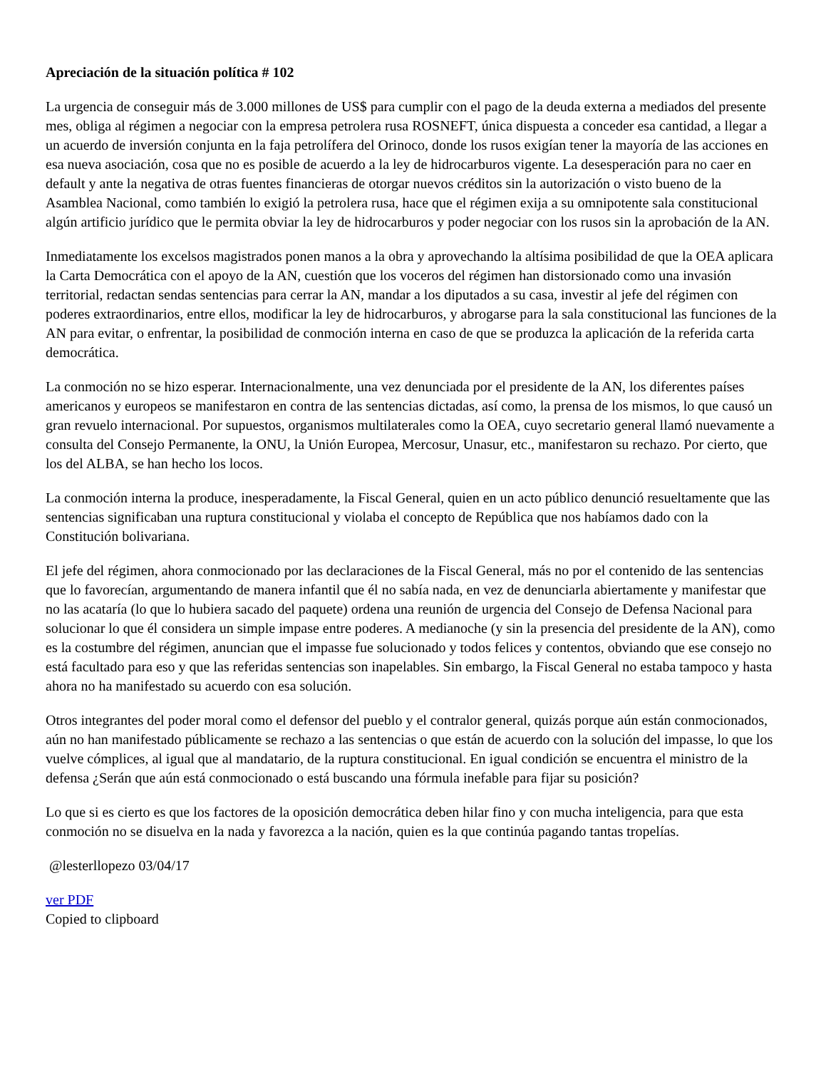Apreciación de la situación política # 102
La urgencia de conseguir más de 3.000 millones de US$ para cumplir con el pago de la deuda externa a mediados del presente mes, obliga al régimen a negociar con la empresa petrolera rusa ROSNEFT, única dispuesta a conceder esa cantidad, a llegar a un acuerdo de inversión conjunta en la faja petrolífera del Orinoco, donde los rusos exigían tener la mayoría de las acciones en esa nueva asociación, cosa que no es posible de acuerdo a la ley de hidrocarburos vigente. La desesperación para no caer en default y ante la negativa de otras fuentes financieras de otorgar nuevos créditos sin la autorización o visto bueno de la Asamblea Nacional, como también lo exigió la petrolera rusa, hace que el régimen exija a su omnipotente sala constitucional algún artificio jurídico que le permita obviar la ley de hidrocarburos y poder negociar con los rusos sin la aprobación de la AN.
Inmediatamente los excelsos magistrados ponen manos a la obra y aprovechando la altísima posibilidad de que la OEA aplicara la Carta Democrática con el apoyo de la AN, cuestión que los voceros del régimen han distorsionado como una invasión territorial, redactan sendas sentencias para cerrar la AN, mandar a los diputados a su casa, investir al jefe del régimen con poderes extraordinarios, entre ellos, modificar la ley de hidrocarburos, y abrogarse para la sala constitucional las funciones de la AN para evitar, o enfrentar, la posibilidad de conmoción interna en caso de que se produzca la aplicación de la referida carta democrática.
La conmoción no se hizo esperar. Internacionalmente, una vez denunciada por el presidente de la AN, los diferentes países americanos y europeos se manifestaron en contra de las sentencias dictadas, así como, la prensa de los mismos, lo que causó un gran revuelo internacional. Por supuestos, organismos multilaterales como la OEA, cuyo secretario general llamó nuevamente a consulta del Consejo Permanente, la ONU, la Unión Europea, Mercosur, Unasur, etc., manifestaron su rechazo. Por cierto, que los del ALBA, se han hecho los locos.
La conmoción interna la produce, inesperadamente, la Fiscal General, quien en un acto público denunció resueltamente que las sentencias significaban una ruptura constitucional y violaba el concepto de República que nos habíamos dado con la Constitución bolivariana.
El jefe del régimen, ahora conmocionado por las declaraciones de la Fiscal General, más no por el contenido de las sentencias que lo favorecían, argumentando de manera infantil que él no sabía nada, en vez de denunciarla abiertamente y manifestar que no las acataría (lo que lo hubiera sacado del paquete) ordena una reunión de urgencia del Consejo de Defensa Nacional para solucionar lo que él considera un simple impase entre poderes. A medianoche (y sin la presencia del presidente de la AN), como es la costumbre del régimen, anuncian que el impasse fue solucionado y todos felices y contentos, obviando que ese consejo no está facultado para eso y que las referidas sentencias son inapelables. Sin embargo, la Fiscal General no estaba tampoco y hasta ahora no ha manifestado su acuerdo con esa solución.
Otros integrantes del poder moral como el defensor del pueblo y el contralor general, quizás porque aún están conmocionados, aún no han manifestado públicamente se rechazo a las sentencias o que están de acuerdo con la solución del impasse, lo que los vuelve cómplices, al igual que al mandatario, de la ruptura constitucional. En igual condición se encuentra el ministro de la defensa ¿Serán que aún está conmocionado o está buscando una fórmula inefable para fijar su posición?
Lo que si es cierto es que los factores de la oposición democrática deben hilar fino y con mucha inteligencia, para que esta conmoción no se disuelva en la nada y favorezca a la nación, quien es la que continúa pagando tantas tropelías.
@lesterllopezo 03/04/17
ver PDF
Copied to clipboard